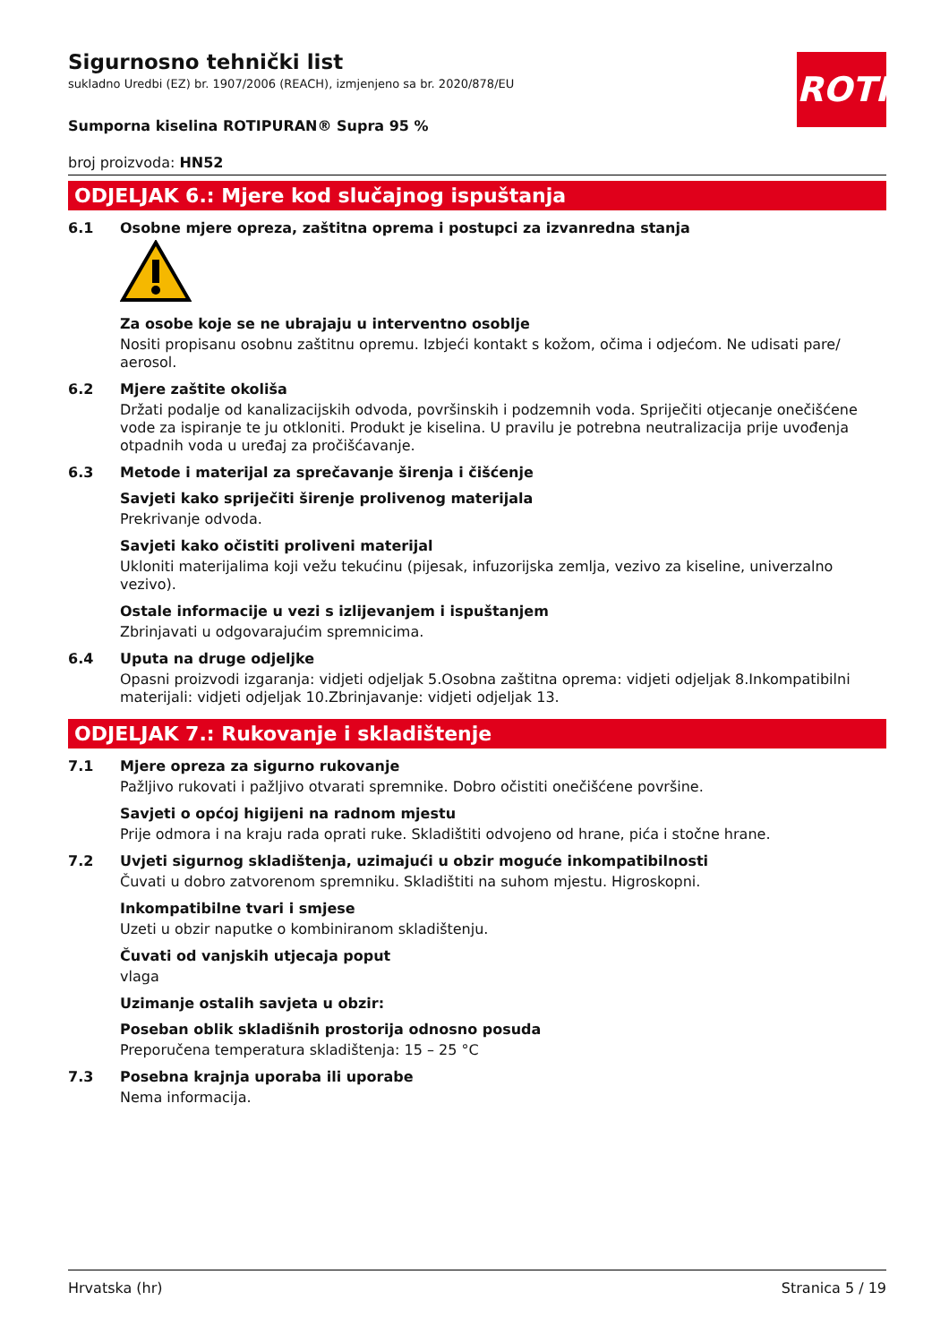ROTH
Sigurnosno tehnički list
sukladno Uredbi (EZ) br. 1907/2006 (REACH), izmjenjeno sa br. 2020/878/EU
Sumporna kiselina ROTIPURAN® Supra 95 %
broj proizvoda: HN52
ODJELJAK 6.: Mjere kod slučajnog ispuštanja
6.1 Osobne mjere opreza, zaštitna oprema i postupci za izvanredna stanja
Za osobe koje se ne ubrajaju u interventno osoblje
Nositi propisanu osobnu zaštitnu opremu. Izbjeći kontakt s kožom, očima i odjećom. Ne udisati pare/ aerosol.
6.2 Mjere zaštite okoliša
Držati podalje od kanalizacijskih odvoda, površinskih i podzemnih voda. Spriječiti otjecanje onečišćene vode za ispiranje te ju otkloniti. Produkt je kiselina. U pravilu je potrebna neutralizacija prije uvođenja otpadnih voda u uređaj za pročišćavanje.
6.3 Metode i materijal za sprečavanje širenja i čišćenje
Savjeti kako spriječiti širenje prolivenog materijala
Prekrivanje odvoda.
Savjeti kako očistiti proliveni materijal
Ukloniti materijalima koji vežu tekućinu (pijesak, infuzorijska zemlja, vezivo za kiseline, univerzalno vezivo).
Ostale informacije u vezi s izlijevanjem i ispuštanjem
Zbrinjavati u odgovarajućim spremnicima.
6.4 Uputa na druge odjeljke
Opasni proizvodi izgaranja: vidjeti odjeljak 5.Osobna zaštitna oprema: vidjeti odjeljak 8.Inkompatibilni materijali: vidjeti odjeljak 10.Zbrinjavanje: vidjeti odjeljak 13.
ODJELJAK 7.: Rukovanje i skladištenje
7.1 Mjere opreza za sigurno rukovanje
Pažljivo rukovati i pažljivo otvarati spremnike. Dobro očistiti onečišćene površine.
Savjeti o općoj higijeni na radnom mjestu
Prije odmora i na kraju rada oprati ruke. Skladištiti odvojeno od hrane, pića i stočne hrane.
7.2 Uvjeti sigurnog skladištenja, uzimajući u obzir moguće inkompatibilnosti
Čuvati u dobro zatvorenom spremniku. Skladištiti na suhom mjestu. Higroskopni.
Inkompatibilne tvari i smjese
Uzeti u obzir naputke o kombiniranom skladištenju.
Čuvati od vanjskih utjecaja poput
vlaga
Uzimanje ostalih savjeta u obzir:
Poseban oblik skladišnih prostorija odnosno posuda
Preporučena temperatura skladištenja: 15 – 25 °C
7.3 Posebna krajnja uporaba ili uporabe
Nema informacija.
Hrvatska (hr) Stranica 5 / 19